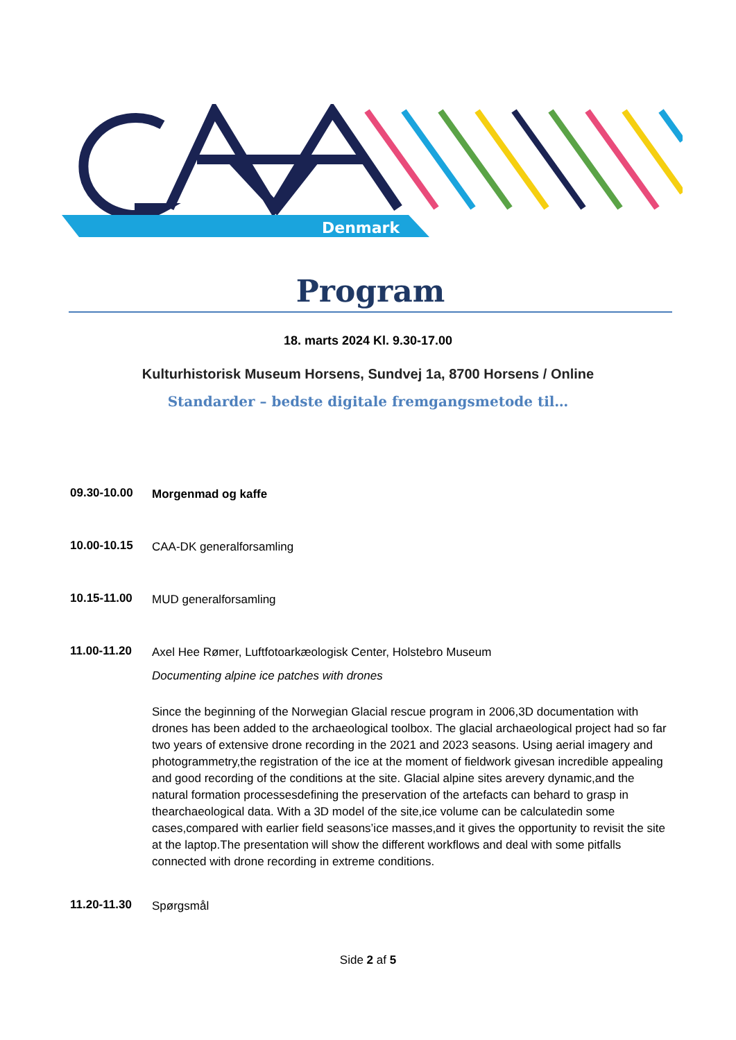Denmark
Program
18. marts 2024 Kl. 9.30-17.00
Kulturhistorisk Museum Horsens, Sundvej 1a, 8700 Horsens / Online
Standarder – bedste digitale fremgangsmetode til…
09.30-10.00
Morgenmad og kaffe
10.00-10.15
CAA-DK generalforsamling
10.15-11.00
MUD generalforsamling
11.00-11.20
Axel Hee Rømer, Luftfotoarkæologisk Center, Holstebro Museum
Documenting alpine ice patches with drones
Since the beginning of the Norwegian Glacial rescue program in 2006,3D documentation with drones has been added to the archaeological toolbox. The glacial archaeological project had so far two years of extensive drone recording in the 2021 and 2023 seasons. Using aerial imagery and photogrammetry,the registration of the ice at the moment of fieldwork givesan incredible appealing and good recording of the conditions at the site. Glacial alpine sites arevery dynamic,and the natural formation processesdefining the preservation of the artefacts can behard to grasp in thearchaeological data. With a 3D model of the site,ice volume can be calculatedin some cases,compared with earlier field seasons’ice masses,and it gives the opportunity to revisit the site at the laptop.The presentation will show the different workflows and deal with some pitfalls connected with drone recording in extreme conditions.
11.20-11.30
Spørgsmål
Side 2 af 5